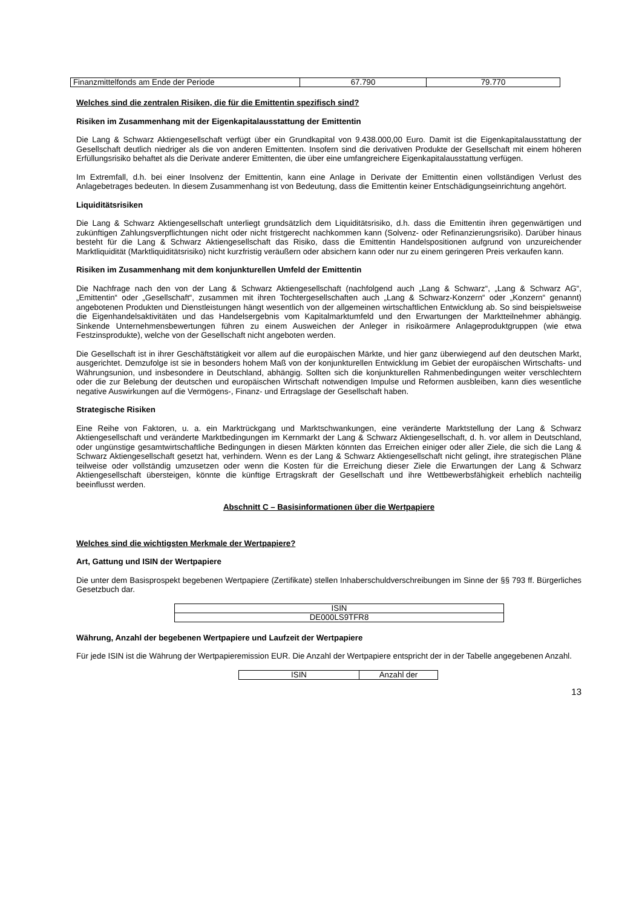| Finanzmittelfonds am Ende der Periode | 67.790 | 79.770 |
Welches sind die zentralen Risiken, die für die Emittentin spezifisch sind?
Risiken im Zusammenhang mit der Eigenkapitalausstattung der Emittentin
Die Lang & Schwarz Aktiengesellschaft verfügt über ein Grundkapital von 9.438.000,00 Euro. Damit ist die Eigenkapitalausstattung der Gesellschaft deutlich niedriger als die von anderen Emittenten. Insofern sind die derivativen Produkte der Gesellschaft mit einem höheren Erfüllungsrisiko behaftet als die Derivate anderer Emittenten, die über eine umfangreichere Eigenkapitalausstattung verfügen.
Im Extremfall, d.h. bei einer Insolvenz der Emittentin, kann eine Anlage in Derivate der Emittentin einen vollständigen Verlust des Anlagebetrages bedeuten. In diesem Zusammenhang ist von Bedeutung, dass die Emittentin keiner Entschädigungseinrichtung angehört.
Liquiditätsrisiken
Die Lang & Schwarz Aktiengesellschaft unterliegt grundsätzlich dem Liquiditätsrisiko, d.h. dass die Emittentin ihren gegenwärtigen und zukünftigen Zahlungsverpflichtungen nicht oder nicht fristgerecht nachkommen kann (Solvenz- oder Refinanzierungsrisiko). Darüber hinaus besteht für die Lang & Schwarz Aktiengesellschaft das Risiko, dass die Emittentin Handelspositionen aufgrund von unzureichender Marktliquidität (Marktliquiditätsrisiko) nicht kurzfristig veräußern oder absichern kann oder nur zu einem geringeren Preis verkaufen kann.
Risiken im Zusammenhang mit dem konjunkturellen Umfeld der Emittentin
Die Nachfrage nach den von der Lang & Schwarz Aktiengesellschaft (nachfolgend auch „Lang & Schwarz“, „Lang & Schwarz AG“, „Emittentin“ oder „Gesellschaft“, zusammen mit ihren Tochtergesellschaften auch „Lang & Schwarz-Konzern“ oder „Konzern“ genannt) angebotenen Produkten und Dienstleistungen hängt wesentlich von der allgemeinen wirtschaftlichen Entwicklung ab. So sind beispielsweise die Eigenhandelsaktivitäten und das Handelsergebnis vom Kapitalmarktumfeld und den Erwartungen der Marktteilnehmer abhängig. Sinkende Unternehmensbewertungen führen zu einem Ausweichen der Anleger in risikoärmere Anlageproduktgruppen (wie etwa Festzinsprodukte), welche von der Gesellschaft nicht angeboten werden.
Die Gesellschaft ist in ihrer Geschäftstätigkeit vor allem auf die europäischen Märkte, und hier ganz überwiegend auf den deutschen Markt, ausgerichtet. Demzufolge ist sie in besonders hohem Maß von der konjunkturellen Entwicklung im Gebiet der europäischen Wirtschafts- und Währungsunion, und insbesondere in Deutschland, abhängig. Sollten sich die konjunkturellen Rahmenbedingungen weiter verschlechtern oder die zur Belebung der deutschen und europäischen Wirtschaft notwendigen Impulse und Reformen ausbleiben, kann dies wesentliche negative Auswirkungen auf die Vermögens-, Finanz- und Ertragslage der Gesellschaft haben.
Strategische Risiken
Eine Reihe von Faktoren, u. a. ein Marktrückgang und Marktschwankungen, eine veränderte Marktstellung der Lang & Schwarz Aktiengesellschaft und veränderte Marktbedingungen im Kernmarkt der Lang & Schwarz Aktiengesellschaft, d. h. vor allem in Deutschland, oder ungünstige gesamtwirtschaftliche Bedingungen in diesen Märkten könnten das Erreichen einiger oder aller Ziele, die sich die Lang & Schwarz Aktiengesellschaft gesetzt hat, verhindern. Wenn es der Lang & Schwarz Aktiengesellschaft nicht gelingt, ihre strategischen Pläne teilweise oder vollständig umzusetzen oder wenn die Kosten für die Erreichung dieser Ziele die Erwartungen der Lang & Schwarz Aktiengesellschaft übersteigen, könnte die künftige Ertragskraft der Gesellschaft und ihre Wettbewerbsfähigkeit erheblich nachteilig beeinflusst werden.
Abschnitt C – Basisinformationen über die Wertpapiere
Welches sind die wichtigsten Merkmale der Wertpapiere?
Art, Gattung und ISIN der Wertpapiere
Die unter dem Basisprospekt begebenen Wertpapiere (Zertifikate) stellen Inhaberschuldverschreibungen im Sinne der §§ 793 ff. Bürgerliches Gesetzbuch dar.
| ISIN |
| DE000LS9TFR8 |
Währung, Anzahl der begebenen Wertpapiere und Laufzeit der Wertpapiere
Für jede ISIN ist die Währung der Wertpapieremission EUR. Die Anzahl der Wertpapiere entspricht der in der Tabelle angegebenen Anzahl.
| ISIN | Anzahl der |
13